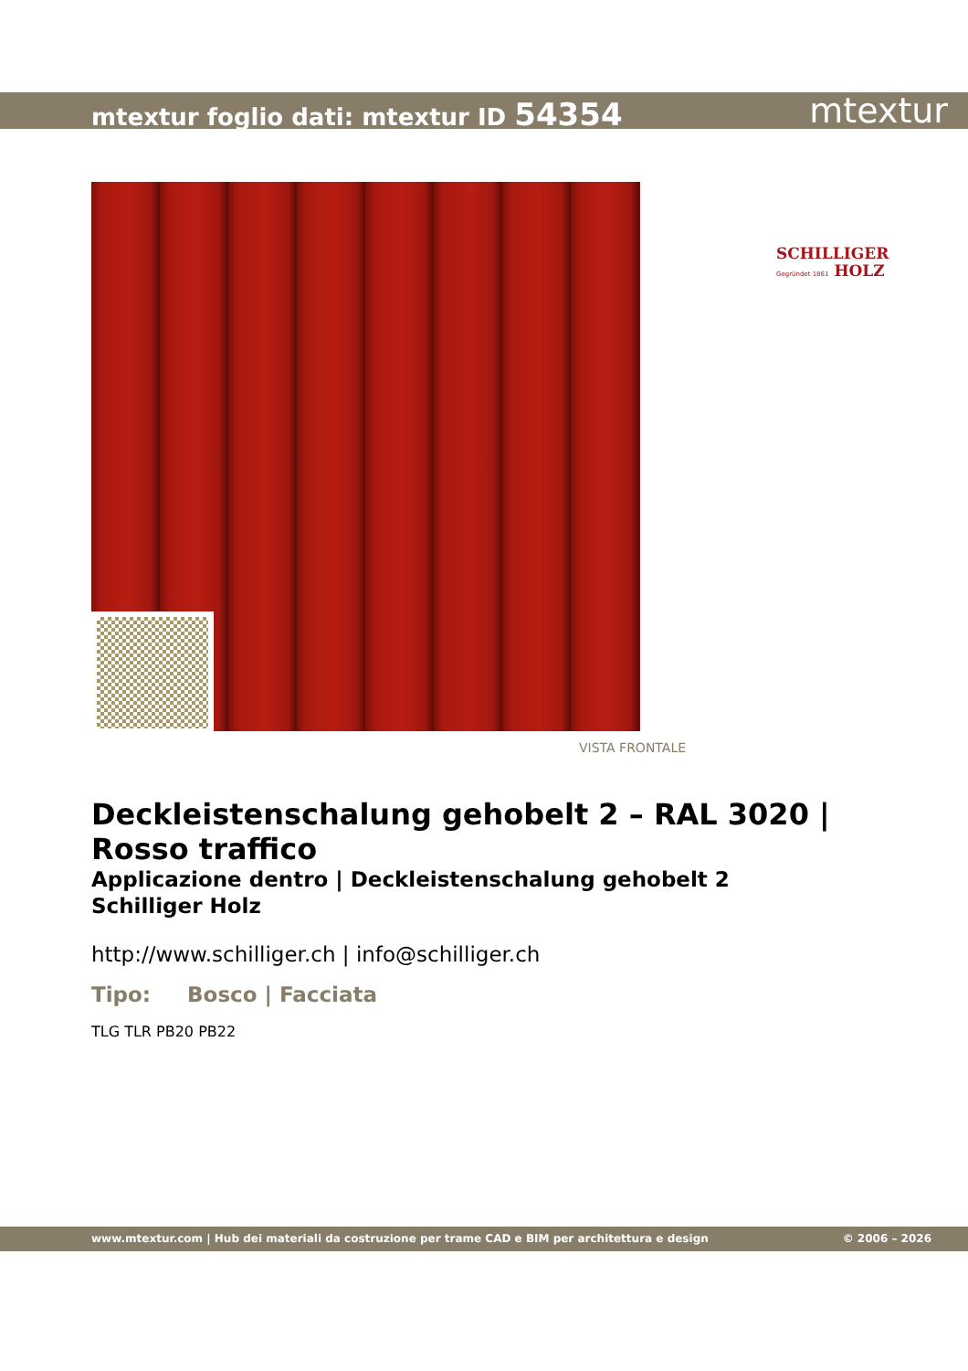mtextur foglio dati: mtextur ID 54354
mtextur
SCHILLIGER
Gegründet 1861 HOLZ
VISTA FRONTALE
Deckleistenschalung gehobelt 2 – RAL 3020 | Rosso traffico
Applicazione dentro | Deckleistenschalung gehobelt 2
Schilliger Holz
http://www.schilliger.ch | info@schilliger.ch
Tipo: Bosco | Facciata
TLG TLR PB20 PB22
www.mtextur.com | Hub dei materiali da costruzione per trame CAD e BIM per architettura e design © 2006 – 2026